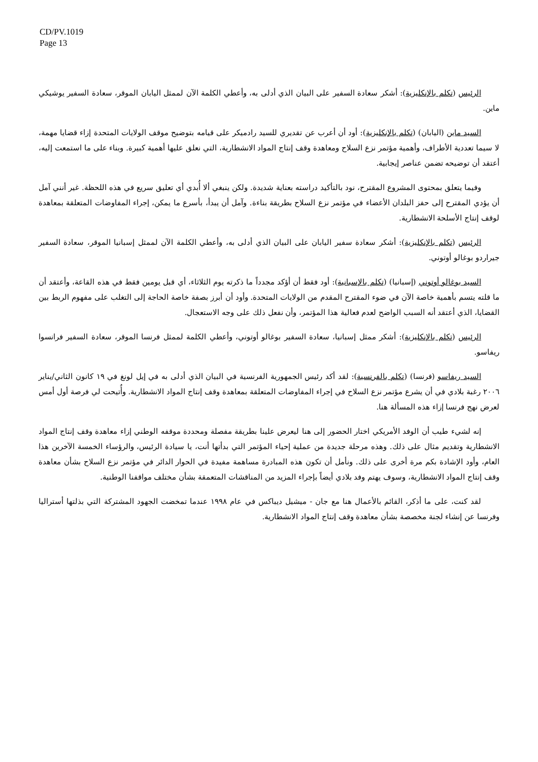CD/PV.1019
Page 13
الرئيس (تكلم بالإنكليزية): أشكر سعادة السفير على البيان الذي أدلى به، وأعطي الكلمة الآن لممثل اليابان الموقر، سعادة السفير يوشيكي ماين.
السيد ماين (اليابان) (تكلم بالإنكليزية): أود أن أعرب عن تقديري للسيد رادميكر على قيامه بتوضيح موقف الولايات المتحدة إزاء قضايا مهمة، لا سيما تعددية الأطراف، وأهمية مؤتمر نزع السلاح ومعاهدة وقف إنتاج المواد الانشطارية، التي نعلق عليها أهمية كبيرة. وبناء على ما استمعت إليه، أعتقد أن توضيحه تضمن عناصر إيجابية.
وفيما يتعلق بمحتوى المشروع المقترح، نود بالتأكيد دراسته بعناية شديدة. ولكن ينبغي ألا أُبدي أي تعليق سريع في هذه اللحظة. غير أنني آمل أن يؤدي المقترح إلى حفز البلدان الأعضاء في مؤتمر نزع السلاح بطريقة بناءة. وآمل أن يبدأ، بأسرع ما يمكن، إجراء المفاوضات المتعلقة بمعاهدة لوقف إنتاج الأسلحة الانشطارية.
الرئيس (تكلم بالإنكليزية): أشكر سعادة سفير اليابان على البيان الذي أدلى به، وأعطي الكلمة الآن لممثل إسبانيا الموقر، سعادة السفير جيراردو بوغالو أوتوني.
السيد بوغالو أوتوني (إسبانيا) (تكلم بالإسبانية): أود فقط أن أؤكد مجدداً ما ذكرته يوم الثلاثاء، أي قبل يومين فقط في هذه القاعة، وأعتقد أن ما قلته يتسم بأهمية خاصة الآن في ضوء المقترح المقدم من الولايات المتحدة. وأود أن أبرز بصفة خاصة الحاجة إلى التغلب على مفهوم الربط بين القضايا، الذي أعتقد أنه السبب الواضح لعدم فعالية هذا المؤتمر، وأن نفعل ذلك على وجه الاستعجال.
الرئيس (تكلم بالإنكليزية): أشكر ممثل إسبانيا، سعادة السفير بوغالو أوتوني، وأعطي الكلمة لممثل فرنسا الموقر، سعادة السفير فرانسوا ريفاسو.
السيد ريفاسو (فرنسا) (تكلم بالفرنسية): لقد أكد رئيس الجمهورية الفرنسية في البيان الذي أدلى به في إيل لونغ في ١٩ كانون الثاني/يناير ٢٠٠٦ رغبة بلادي في أن يشرع مؤتمر نزع السلاح في إجراء المفاوضات المتعلقة بمعاهدة وقف إنتاج المواد الانشطارية. وأُتيحت لي فرصة أول أمس لعرض نهج فرنسا إزاء هذه المسألة هنا.
إنه لشيء طيب أن الوفد الأمريكي اختار الحضور إلى هنا ليعرض علينا بطريقة مفصلة ومحددة موقفه الوطني إزاء معاهدة وقف إنتاج المواد الانشطارية وتقديم مثال على ذلك. وهذه مرحلة جديدة من عملية إحياء المؤتمر التي بدأتها أنت، يا سيادة الرئيس، والرؤساء الخمسة الآخرين هذا العام، وأود الإشادة بكم مرة أخرى على ذلك. ونأمل أن تكون هذه المبادرة مساهمة مفيدة في الحوار الدائر في مؤتمر نزع السلاح بشأن معاهدة وقف إنتاج المواد الانشطارية، وسوف يهتم وفد بلادي أيضاً بإجراء المزيد من المناقشات المتعمقة بشأن مختلف مواقفنا الوطنية.
لقد كنت، على ما أذكر، القائم بالأعمال هنا مع جان - ميشيل ديباكس في عام ١٩٩٨ عندما تمخضت الجهود المشتركة التي بذلتها أستراليا وفرنسا عن إنشاء لجنة مخصصة بشأن معاهدة وقف إنتاج المواد الانشطارية.